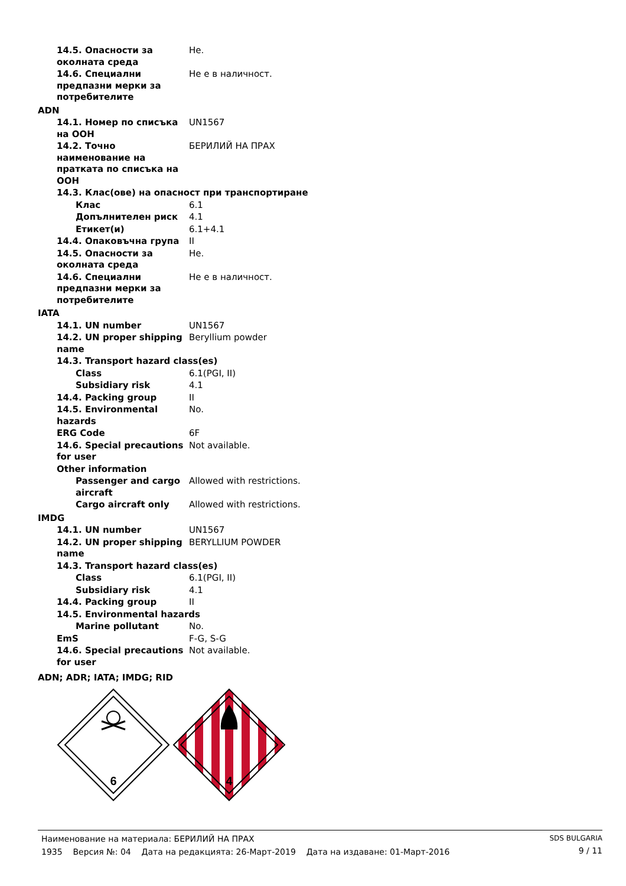| 14.5. Опасности за околната среда | Не. |
| 14.6. Специални предпазни мерки за потребителите | Не е в наличност. |
| ADN | |
| 14.1. Номер по списъка на ООН | UN1567 |
| 14.2. Точно наименование на пратката по списъка на ООН | БЕРИЛИЙ НА ПРАХ |
| 14.3. Клас(ове) на опасност при транспортиране | |
| Клас | 6.1 |
| Допълнителен риск | 4.1 |
| Етикет(и) | 6.1+4.1 |
| 14.4. Опаковъчна група | II |
| 14.5. Опасности за околната среда | Не. |
| 14.6. Специални предпазни мерки за потребителите | Не е в наличност. |
| IATA | |
| 14.1. UN number | UN1567 |
| 14.2. UN proper shipping name | Beryllium powder |
| 14.3. Transport hazard class(es) | |
| Class | 6.1(PGI, II) |
| Subsidiary risk | 4.1 |
| 14.4. Packing group | II |
| 14.5. Environmental hazards | No. |
| ERG Code | 6F |
| 14.6. Special precautions for user | Not available. |
| Other information | |
| Passenger and cargo aircraft | Allowed with restrictions. |
| Cargo aircraft only | Allowed with restrictions. |
| IMDG | |
| 14.1. UN number | UN1567 |
| 14.2. UN proper shipping name | BERYLLIUM POWDER |
| 14.3. Transport hazard class(es) | |
| Class | 6.1(PGI, II) |
| Subsidiary risk | 4.1 |
| 14.4. Packing group | II |
| 14.5. Environmental hazards | |
| Marine pollutant | No. |
| EmS | F-G, S-G |
| 14.6. Special precautions for user | Not available. |
| ADN; ADR; IATA; IMDG; RID | |
6
4
Наименование на материала: БЕРИЛИЙ НА ПРАХ
1935 Версия №: 04 Дата на редакцията: 26-Март-2019 Дата на издаване: 01-Март-2016
SDS BULGARIA
9 / 11